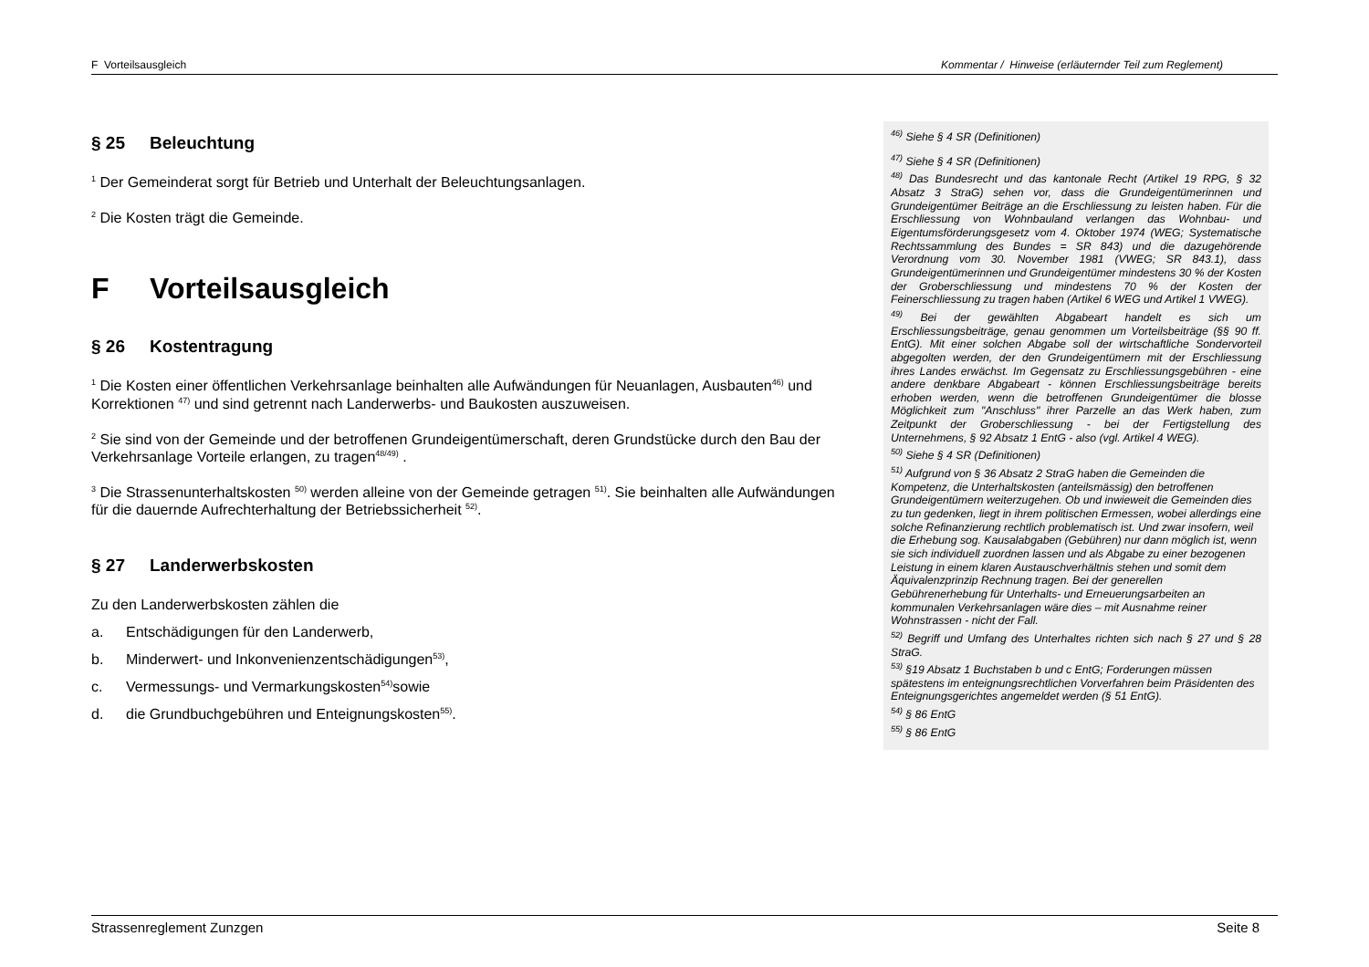F Vorteilsausgleich Kommentar / Hinweise (erläuternder Teil zum Reglement)
§ 25 Beleuchtung
<sup>1</sup> Der Gemeinderat sorgt für Betrieb und Unterhalt der Beleuchtungsanlagen.
<sup>2</sup> Die Kosten trägt die Gemeinde.
F Vorteilsausgleich
§ 26 Kostentragung
<sup>1</sup> Die Kosten einer öffentlichen Verkehrsanlage beinhalten alle Aufwändungen für Neuanlagen, Ausbauten<sup>46)</sup> und Korrektionen <sup>47)</sup> und sind getrennt nach Landerwerbs- und Baukosten auszuweisen.
<sup>2</sup> Sie sind von der Gemeinde und der betroffenen Grundeigentümerschaft, deren Grundstücke durch den Bau der Verkehrsanlage Vorteile erlangen, zu tragen<sup>48/49)</sup> .
<sup>3</sup> Die Strassenunterhaltskosten <sup>50)</sup> werden alleine von der Gemeinde getragen <sup>51)</sup>. Sie beinhalten alle Aufwändungen für die dauernde Aufrechterhaltung der Betriebssicherheit <sup>52)</sup>.
§ 27 Landerwerbskosten
Zu den Landerwerbskosten zählen die
a. Entschädigungen für den Landerwerb,
b. Minderwert- und Inkonvenienzentschädigungen <sup>53)</sup> ,
c. Vermessungs- und Vermarkungskosten <sup>54)</sup> sowie
d. die Grundbuchgebühren und Enteignungskosten <sup>55)</sup> .
<sup>46)</sup> Siehe § 4 SR (Definitionen)
<sup>47)</sup> Siehe § 4 SR (Definitionen)
<sup>48)</sup> Das Bundesrecht und das kantonale Recht (Artikel 19 RPG, § 32 Absatz 3 StraG) sehen vor, dass die Grundeigentümerinnen und Grundeigentümer Beiträge an die Erschliessung zu leisten haben. Für die Erschliessung von Wohnbauland verlangen das Wohnbau- und Eigentumsförderungsgesetz vom 4. Oktober 1974 (WEG; Systematische Rechtssammlung des Bundes = SR 843) und die dazugehörende Verordnung vom 30. November 1981 (VWEG; SR 843.1), dass Grundeigentümerinnen und Grundeigentümer mindestens 30 % der Kosten der Groberschliessung und mindestens 70 % der Kosten der Feinerschliessung zu tragen haben (Artikel 6 WEG und Artikel 1 VWEG).
<sup>49)</sup> Bei der gewählten Abgabeart handelt es sich um Erschliessungsbeiträge, genau genommen um Vorteilsbeiträge (§§ 90 ff. EntG). Mit einer solchen Abgabe soll der wirtschaftliche Sondervorteil abgegolten werden, der den Grundeigentümern mit der Erschliessung ihres Landes erwächst. Im Gegensatz zu Erschliessungsgebühren - eine andere denkbare Abgabeart - können Erschliessungsbeiträge bereits erhoben werden, wenn die betroffenen Grundeigentümer die blosse Möglichkeit zum "Anschluss" ihrer Parzelle an das Werk haben, zum Zeitpunkt der Groberschliessung - bei der Fertigstellung des Unternehmens, § 92 Absatz 1 EntG - also (vgl. Artikel 4 WEG).
<sup>50)</sup> Siehe § 4 SR (Definitionen)
<sup>51)</sup> Aufgrund von § 36 Absatz 2 StraG haben die Gemeinden die Kompetenz, die Unterhaltskosten (anteilsmässig) den betroffenen Grundeigentümern weiterzugehen. Ob und inwieweit die Gemeinden dies zu tun gedenken, liegt in ihrem politischen Ermessen, wobei allerdings eine solche Refinanzierung rechtlich problematisch ist. Und zwar insofern, weil die Erhebung sog. Kausalabgaben (Gebühren) nur dann möglich ist, wenn sie sich individuell zuordnen lassen und als Abgabe zu einer bezogenen Leistung in einem klaren Austauschverhältnis stehen und somit dem Äquivalenzprinzip Rechnung tragen. Bei der generellen Gebührenerhebung für Unterhalts- und Erneuerungsarbeiten an kommunalen Verkehrsanlagen wäre dies – mit Ausnahme reiner Wohnstrassen - nicht der Fall.
<sup>52)</sup> Begriff und Umfang des Unterhaltes richten sich nach § 27 und § 28 StraG.
<sup>53)</sup> §19 Absatz 1 Buchstaben b und c EntG; Forderungen müssen spätestens im enteignungsrechtlichen Vorverfahren beim Präsidenten des Enteignungsgerichtes angemeldet werden (§ 51 EntG).
<sup>54)</sup> § 86 EntG
<sup>55)</sup> § 86 EntG
Strassenreglement Zunzgen Seite 8